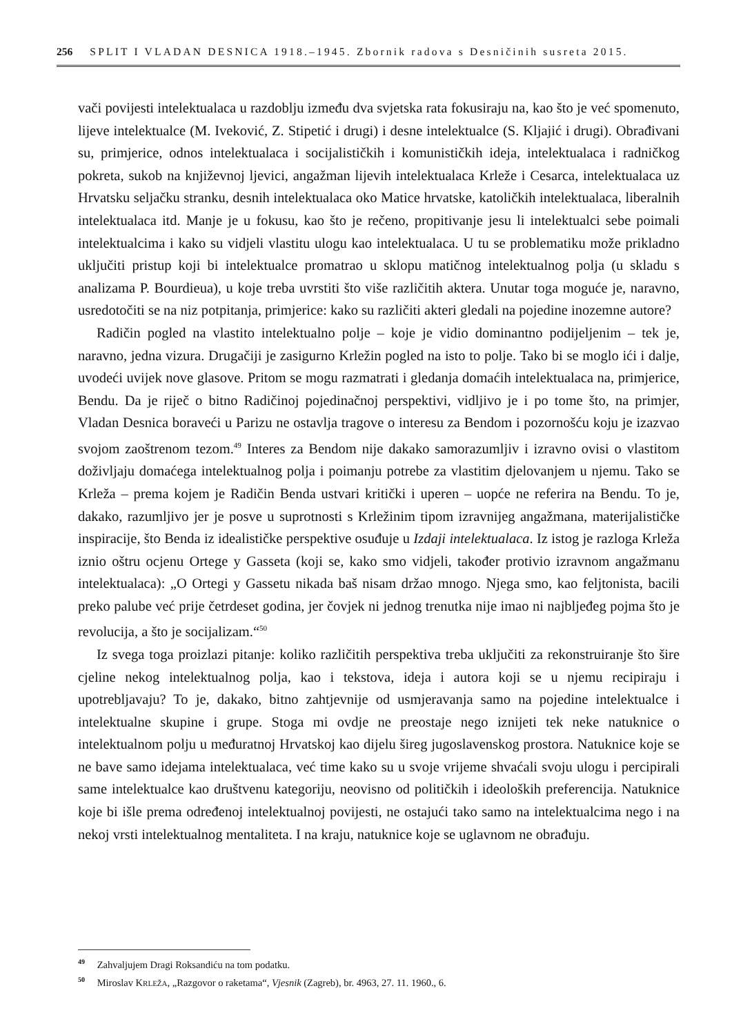256 SPLIT I VLADAN DESNICA 1918.–1945. Zbornik radova s Desničinih susreta 2015.
vači povijesti intelektualaca u razdoblju između dva svjetska rata fokusiraju na, kao što je već spomenuto, lijeve intelektualce (M. Iveković, Z. Stipetić i drugi) i desne intelektualce (S. Kljajić i drugi). Obrađivani su, primjerice, odnos intelektualaca i socijalističkih i komunističkih ideja, intelektualaca i radničkog pokreta, sukob na književnoj ljevici, angažman lijevih intelektualaca Krleže i Cesarca, intelektualaca uz Hrvatsku seljačku stranku, desnih intelektualaca oko Matice hrvatske, katoličkih intelektualaca, liberalnih intelektualaca itd. Manje je u fokusu, kao što je rečeno, propitivanje jesu li intelektualci sebe poimali intelektualcima i kako su vidjeli vlastitu ulogu kao intelektualaca. U tu se problematiku može prikladno uključiti pristup koji bi intelektualce promatrao u sklopu matičnog intelektualnog polja (u skladu s analizama P. Bourdieua), u koje treba uvrstiti što više različitih aktera. Unutar toga moguće je, naravno, usredotočiti se na niz potpitanja, primjerice: kako su različiti akteri gledali na pojedine inozemne autore?
Radičin pogled na vlastito intelektualno polje – koje je vidio dominantno podijeljenim – tek je, naravno, jedna vizura. Drugačiji je zasigurno Krležin pogled na isto to polje. Tako bi se moglo ići i dalje, uvodeći uvijek nove glasove. Pritom se mogu razmatrati i gledanja domaćih intelektualaca na, primjerice, Bendu. Da je riječ o bitno Radičinoj pojedinačnoj perspektivi, vidljivo je i po tome što, na primjer, Vladan Desnica boraveći u Parizu ne ostavlja tragove o interesu za Bendom i pozornošću koju je izazvao svojom zaoštrenom tezom.<sup>49</sup> Interes za Bendom nije dakako samorazumljiv i izravno ovisi o vlastitom doživljaju domaćega intelektualnog polja i poimanju potrebe za vlastitim djelovanjem u njemu. Tako se Krleža – prema kojem je Radičin Benda ustvari kritički i uperen – uopće ne referira na Bendu. To je, dakako, razumljivo jer je posve u suprotnosti s Krležinim tipom izravnijeg angažmana, materijalističke inspiracije, što Benda iz idealističke perspektive osuđuje u Izdaji intelektualaca. Iz istog je razloga Krleža iznio oštru ocjenu Ortege y Gasseta (koji se, kako smo vidjeli, također protivio izravnom angažmanu intelektualaca): „O Ortegi y Gassetu nikada baš nisam držao mnogo. Njega smo, kao feljtonista, bacili preko palube već prije četrdeset godina, jer čovjek ni jednog trenutka nije imao ni najbljeđeg pojma što je revolucija, a što je socijalizam.“<sup>50</sup>
Iz svega toga proizlazi pitanje: koliko različitih perspektiva treba uključiti za rekonstruiranje što šire cjeline nekog intelektualnog polja, kao i tekstova, ideja i autora koji se u njemu recipiraju i upotrebljavaju? To je, dakako, bitno zahtjevnije od usmjeravanja samo na pojedine intelektualce i intelektualne skupine i grupe. Stoga mi ovdje ne preostaje nego iznijeti tek neke natuknice o intelektualnom polju u međuratnoj Hrvatskoj kao dijelu šireg jugoslavenskog prostora. Natuknice koje se ne bave samo idejama intelektualaca, već time kako su u svoje vrijeme shvaćali svoju ulogu i percipirali same intelektualce kao društvenu kategoriju, neovisno od političkih i ideoloških preferencija. Natuknice koje bi išle prema određenoj intelektualnoj povijesti, ne ostajući tako samo na intelektualcima nego i na nekoj vrsti intelektualnog mentaliteta. I na kraju, natuknice koje se uglavnom ne obrađuju.
<sup>49</sup> Zahvaljujem Dragi Roksandiću na tom podatku.
<sup>50</sup> Miroslav KRLEŽA, „Razgovor o raketama“, Vjesnik (Zagreb), br. 4963, 27. 11. 1960., 6.